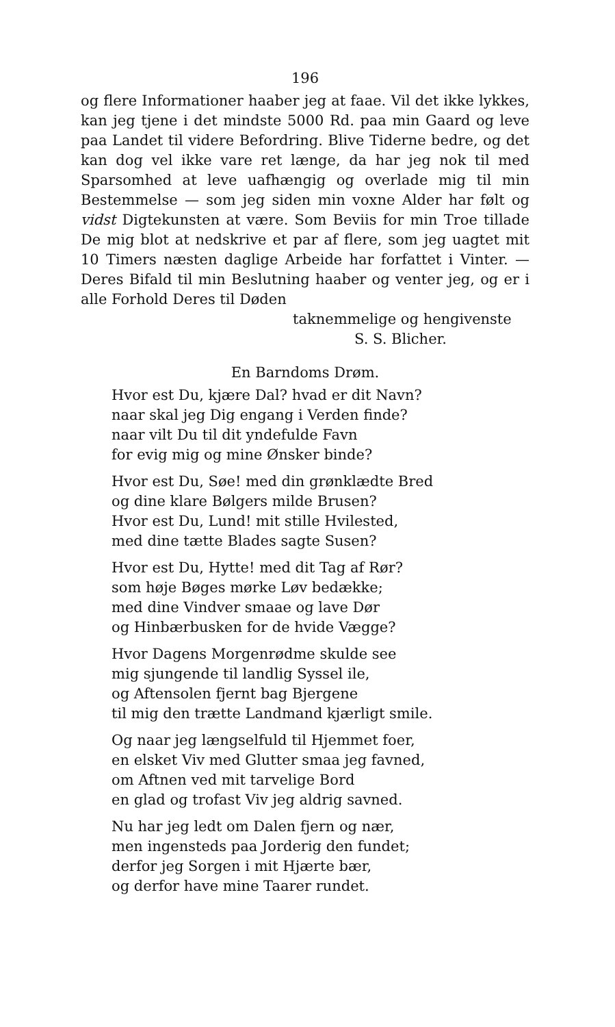196
og flere Informationer haaber jeg at faae. Vil det ikke lykkes, kan jeg tjene i det mindste 5000 Rd. paa min Gaard og leve paa Landet til videre Befordring. Blive Tiderne bedre, og det kan dog vel ikke vare ret længe, da har jeg nok til med Sparsomhed at leve uafhængig og overlade mig til min Bestemmelse — som jeg siden min voxne Alder har følt og vidst Digtekunsten at være. Som Beviis for min Troe tillade De mig blot at nedskrive et par af flere, som jeg uagtet mit 10 Timers næsten daglige Arbeide har forfattet i Vinter. — Deres Bifald til min Beslutning haaber og venter jeg, og er i alle Forhold Deres til Døden
taknemmelige og hengivenste
S. S. Blicher.
En Barndoms Drøm.
Hvor est Du, kjære Dal? hvad er dit Navn?
naar skal jeg Dig engang i Verden finde?
naar vilt Du til dit yndefulde Favn
for evig mig og mine Ønsker binde?
Hvor est Du, Søe! med din grønklædte Bred
og dine klare Bølgers milde Brusen?
Hvor est Du, Lund! mit stille Hvilested,
med dine tætte Blades sagte Susen?
Hvor est Du, Hytte! med dit Tag af Rør?
som høje Bøges mørke Løv bedække;
med dine Vindver smaae og lave Dør
og Hinbærbusken for de hvide Vægge?
Hvor Dagens Morgenrødme skulde see
mig sjungende til landlig Syssel ile,
og Aftensolen fjernt bag Bjergene
til mig den trætte Landmand kjærligt smile.
Og naar jeg længselfuld til Hjemmet foer,
en elsket Viv med Glutter smaa jeg favned,
om Aftnen ved mit tarvelige Bord
en glad og trofast Viv jeg aldrig savned.
Nu har jeg ledt om Dalen fjern og nær,
men ingensteds paa Jorderig den fundet;
derfor jeg Sorgen i mit Hjærte bær,
og derfor have mine Taarer rundet.